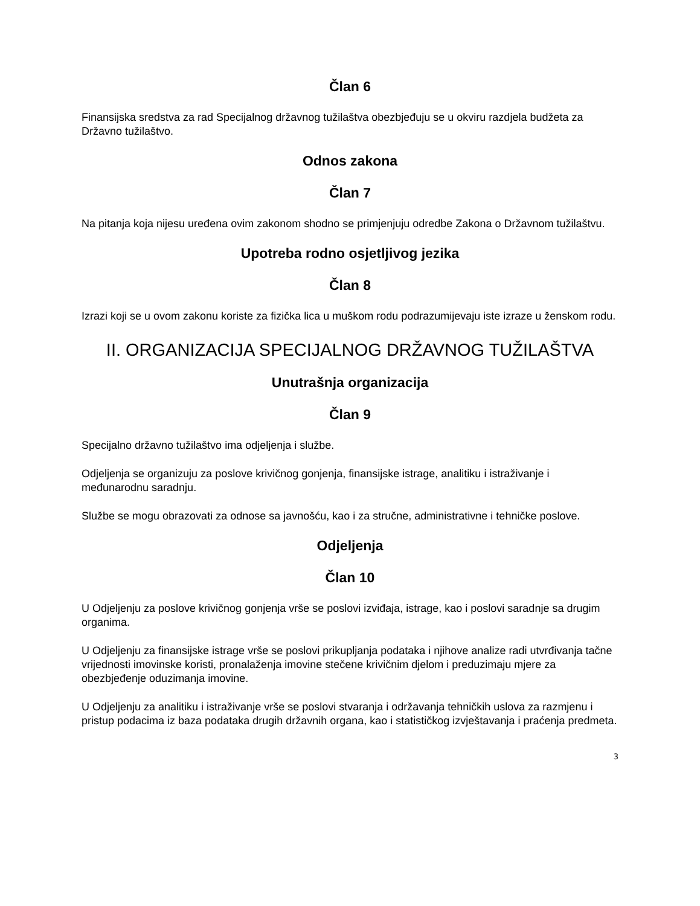Član 6
Finansijska sredstva za rad Specijalnog državnog tužilaštva obezbjeđuju se u okviru razdjela budžeta za Državno tužilaštvo.
Odnos zakona
Član 7
Na pitanja koja nijesu uređena ovim zakonom shodno se primjenjuju odredbe Zakona o Državnom tužilaštvu.
Upotreba rodno osjetljivog jezika
Član 8
Izrazi koji se u ovom zakonu koriste za fizička lica u muškom rodu podrazumijevaju iste izraze u ženskom rodu.
II. ORGANIZACIJA SPECIJALNOG DRŽAVNOG TUŽILAŠTVA
Unutrašnja organizacija
Član 9
Specijalno državno tužilaštvo ima odjeljenja i službe.
Odjeljenja se organizuju za poslove krivičnog gonjenja, finansijske istrage, analitiku i istraživanje i međunarodnu saradnju.
Službe se mogu obrazovati za odnose sa javnošću, kao i za stručne, administrativne i tehničke poslove.
Odjeljenja
Član 10
U Odjeljenju za poslove krivičnog gonjenja vrše se poslovi izviđaja, istrage, kao i poslovi saradnje sa drugim organima.
U Odjeljenju za finansijske istrage vrše se poslovi prikupljanja podataka i njihove analize radi utvrđivanja tačne vrijednosti imovinske koristi, pronalaženja imovine stečene krivičnim djelom i preduzimaju mjere za obezbjeđenje oduzimanja imovine.
U Odjeljenju za analitiku i istraživanje vrše se poslovi stvaranja i održavanja tehničkih uslova za razmjenu i pristup podacima iz baza podataka drugih državnih organa, kao i statističkog izvještavanja i praćenja predmeta.
3